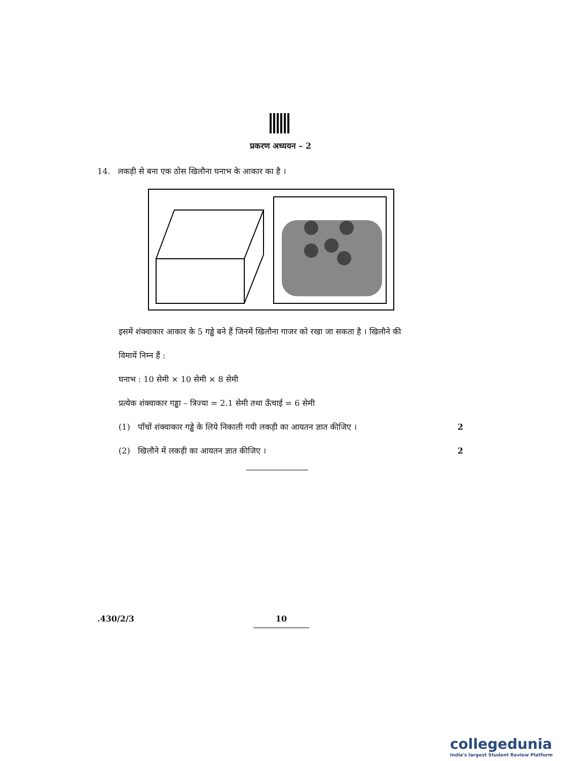प्रकरण अध्ययन – 2
14. लकड़ी से बना एक ठोस खिलौना घनाभ के आकार का है ।
इसमें शंक्वाकार आकार के 5 गड्ढे बने हैं जिनमें खिलौना गाजर को रखा जा सकता है । खिलौने की
विमायें निम्न हैं :
घनाभ : 10 सेमी × 10 सेमी × 8 सेमी
प्रत्येक शंक्वाकार गड्ढा – त्रिज्या = 2.1 सेमी तथा ऊँचाई = 6 सेमी
(1) पाँचों शंक्वाकार गड्ढे के लिये निकाली गयी लकड़ी का आयतन ज्ञात कीजिए । 2
(2) खिलौने में लकड़ी का आयतन ज्ञात कीजिए । 2
.430/2/3 10
collegedunia
India's largest Student Review Platform